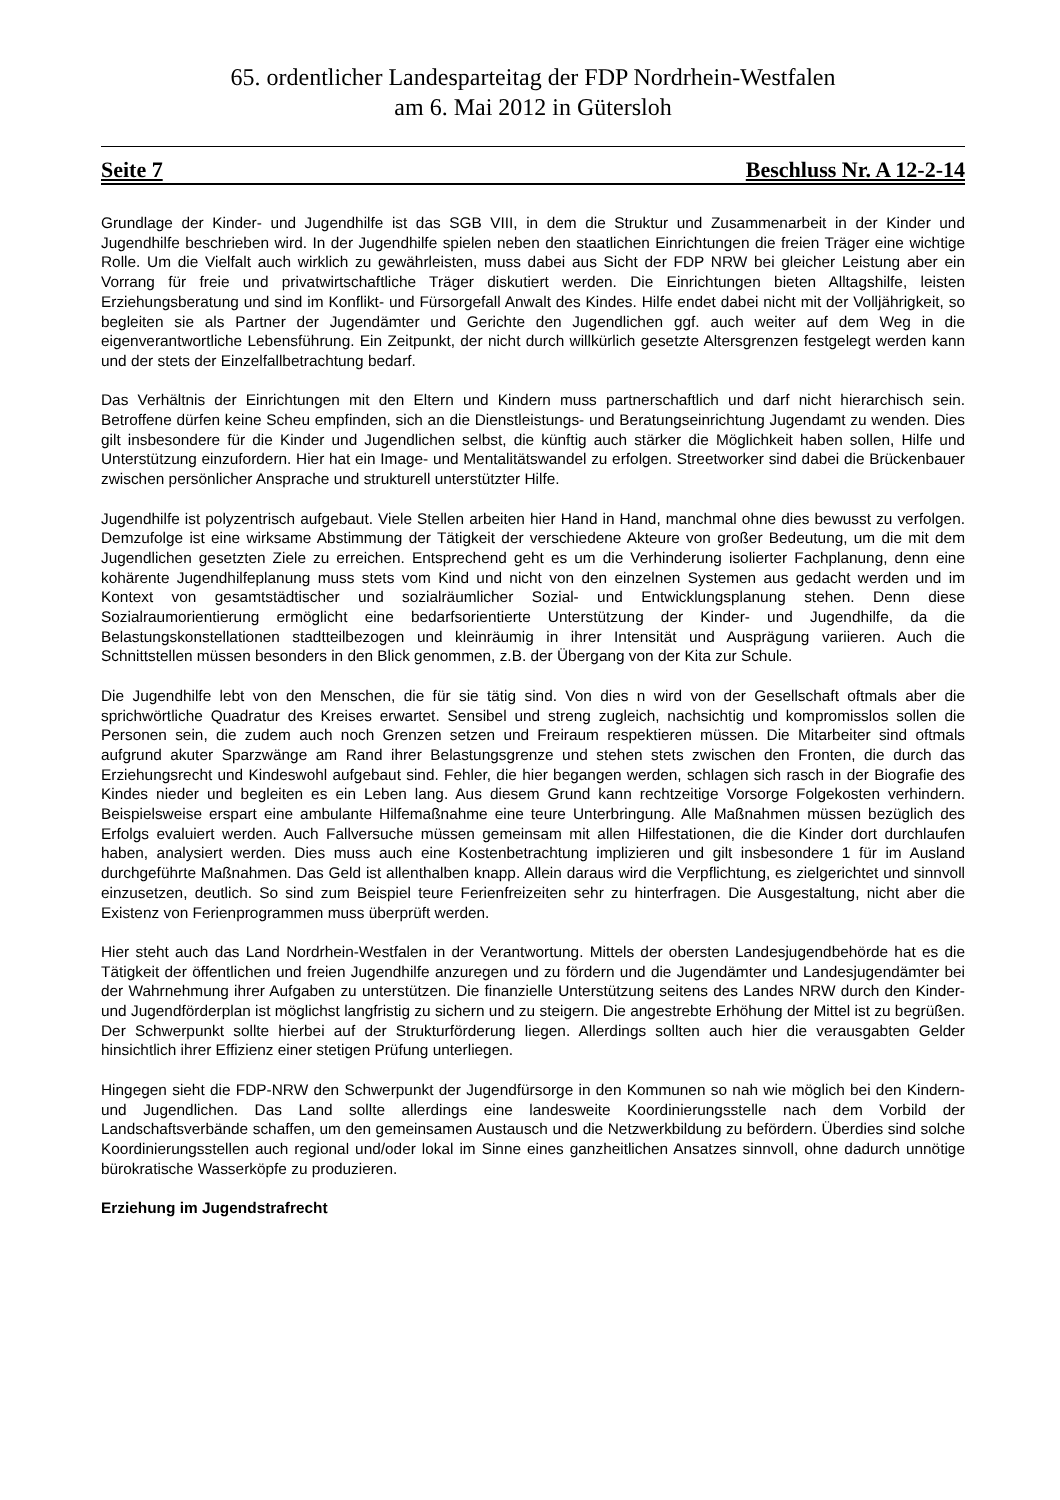65. ordentlicher Landesparteitag der FDP Nordrhein-Westfalen
am 6. Mai 2012 in Gütersloh
Seite 7 Beschluss Nr. A 12-2-14
Grundlage der Kinder- und Jugendhilfe ist das SGB VIII, in dem die Struktur und Zusammenarbeit in der Kinder und Jugendhilfe beschrieben wird. In der Jugendhilfe spielen neben den staatlichen Einrichtungen die freien Träger eine wichtige Rolle. Um die Vielfalt auch wirklich zu gewährleisten, muss dabei aus Sicht der FDP NRW bei gleicher Leistung aber ein Vorrang für freie und privatwirtschaftliche Träger diskutiert werden. Die Einrichtungen bieten Alltagshilfe, leisten Erziehungsberatung und sind im Konflikt- und Fürsorgefall Anwalt des Kindes. Hilfe endet dabei nicht mit der Volljährigkeit, so begleiten sie als Partner der Jugendämter und Gerichte den Jugendlichen ggf. auch weiter auf dem Weg in die eigenverantwortliche Lebensführung. Ein Zeitpunkt, der nicht durch willkürlich gesetzte Altersgrenzen festgelegt werden kann und der stets der Einzelfallbetrachtung bedarf.
Das Verhältnis der Einrichtungen mit den Eltern und Kindern muss partnerschaftlich und darf nicht hierarchisch sein. Betroffene dürfen keine Scheu empfinden, sich an die Dienstleistungs- und Beratungseinrichtung Jugendamt zu wenden. Dies gilt insbesondere für die Kinder und Jugendlichen selbst, die künftig auch stärker die Möglichkeit haben sollen, Hilfe und Unterstützung einzufordern. Hier hat ein Image- und Mentalitätswandel zu erfolgen. Streetworker sind dabei die Brückenbauer zwischen persönlicher Ansprache und strukturell unterstützter Hilfe.
Jugendhilfe ist polyzentrisch aufgebaut. Viele Stellen arbeiten hier Hand in Hand, manchmal ohne dies bewusst zu verfolgen. Demzufolge ist eine wirksame Abstimmung der Tätigkeit der verschiedene Akteure von großer Bedeutung, um die mit dem Jugendlichen gesetzten Ziele zu erreichen. Entsprechend geht es um die Verhinderung isolierter Fachplanung, denn eine kohärente Jugendhilfeplanung muss stets vom Kind und nicht von den einzelnen Systemen aus gedacht werden und im Kontext von gesamtstädtischer und sozialräumlicher Sozial- und Entwicklungsplanung stehen. Denn diese Sozialraumorientierung ermöglicht eine bedarfsorientierte Unterstützung der Kinder- und Jugendhilfe, da die Belastungskonstellationen stadtteilbezogen und kleinräumig in ihrer Intensität und Ausprägung variieren. Auch die Schnittstellen müssen besonders in den Blick genommen, z.B. der Übergang von der Kita zur Schule.
Die Jugendhilfe lebt von den Menschen, die für sie tätig sind. Von dies n wird von der Gesellschaft oftmals aber die sprichwörtliche Quadratur des Kreises erwartet. Sensibel und streng zugleich, nachsichtig und kompromisslos sollen die Personen sein, die zudem auch noch Grenzen setzen und Freiraum respektieren müssen. Die Mitarbeiter sind oftmals aufgrund akuter Sparzwänge am Rand ihrer Belastungsgrenze und stehen stets zwischen den Fronten, die durch das Erziehungsrecht und Kindeswohl aufgebaut sind. Fehler, die hier begangen werden, schlagen sich rasch in der Biografie des Kindes nieder und begleiten es ein Leben lang. Aus diesem Grund kann rechtzeitige Vorsorge Folgekosten verhindern. Beispielsweise erspart eine ambulante Hilfemaßnahme eine teure Unterbringung. Alle Maßnahmen müssen bezüglich des Erfolgs evaluiert werden. Auch Fallversuche müssen gemeinsam mit allen Hilfestationen, die die Kinder dort durchlaufen haben, analysiert werden. Dies muss auch eine Kostenbetrachtung implizieren und gilt insbesondere 1 für im Ausland durchgeführte Maßnahmen. Das Geld ist allenthalben knapp. Allein daraus wird die Verpflichtung, es zielgerichtet und sinnvoll einzusetzen, deutlich. So sind zum Beispiel teure Ferienfreizeiten sehr zu hinterfragen. Die Ausgestaltung, nicht aber die Existenz von Ferienprogrammen muss überprüft werden.
Hier steht auch das Land Nordrhein-Westfalen in der Verantwortung. Mittels der obersten Landesjugendbehörde hat es die Tätigkeit der öffentlichen und freien Jugendhilfe anzuregen und zu fördern und die Jugendämter und Landesjugendämter bei der Wahrnehmung ihrer Aufgaben zu unterstützen. Die finanzielle Unterstützung seitens des Landes NRW durch den Kinder- und Jugendförderplan ist möglichst langfristig zu sichern und zu steigern. Die angestrebte Erhöhung der Mittel ist zu begrüßen. Der Schwerpunkt sollte hierbei auf der Strukturförderung liegen. Allerdings sollten auch hier die verausgabten Gelder hinsichtlich ihrer Effizienz einer stetigen Prüfung unterliegen.
Hingegen sieht die FDP-NRW den Schwerpunkt der Jugendfürsorge in den Kommunen so nah wie möglich bei den Kindern- und Jugendlichen. Das Land sollte allerdings eine landesweite Koordinierungsstelle nach dem Vorbild der Landschaftsverbände schaffen, um den gemeinsamen Austausch und die Netzwerkbildung zu befördern. Überdies sind solche Koordinierungsstellen auch regional und/oder lokal im Sinne eines ganzheitlichen Ansatzes sinnvoll, ohne dadurch unnötige bürokratische Wasserköpfe zu produzieren.
Erziehung im Jugendstrafrecht